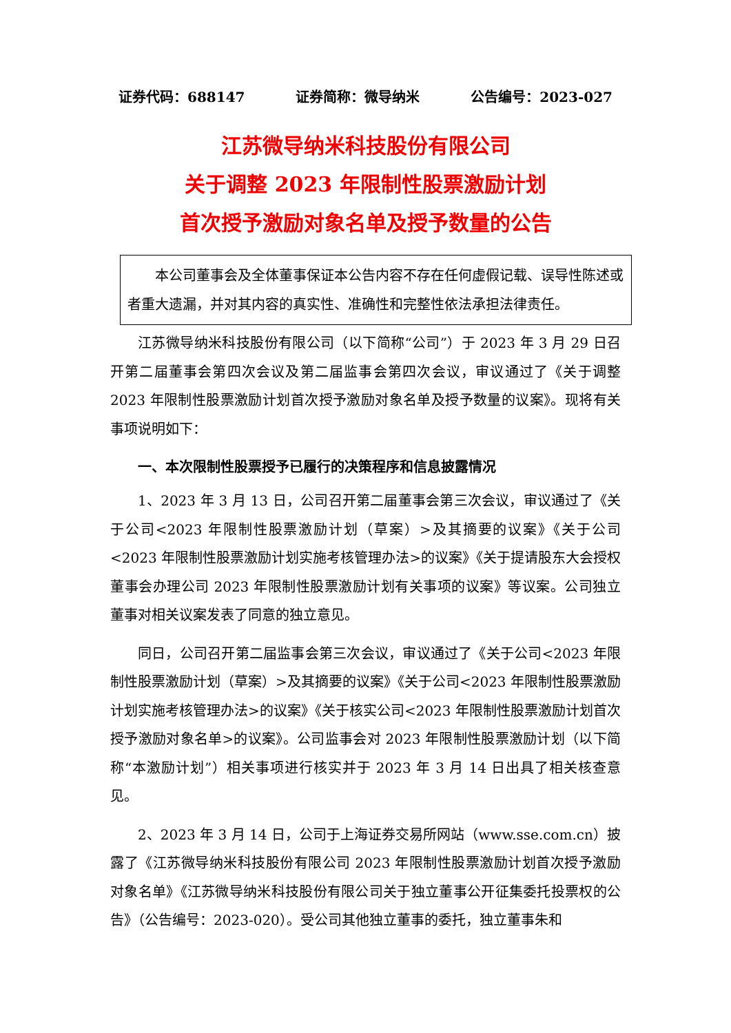证券代码：688147 证券简称：微导纳米 公告编号：2023-027
江苏微导纳米科技股份有限公司
关于调整 2023 年限制性股票激励计划
首次授予激励对象名单及授予数量的公告
本公司董事会及全体董事保证本公告内容不存在任何虚假记载、误导性陈述或者重大遗漏，并对其内容的真实性、准确性和完整性依法承担法律责任。
江苏微导纳米科技股份有限公司（以下简称“公司”）于 2023 年 3 月 29 日召开第二届董事会第四次会议及第二届监事会第四次会议，审议通过了《关于调整 2023 年限制性股票激励计划首次授予激励对象名单及授予数量的议案》。现将有关事项说明如下：
一、本次限制性股票授予已履行的决策程序和信息披露情况
1、2023 年 3 月 13 日，公司召开第二届董事会第三次会议，审议通过了《关于公司<2023 年限制性股票激励计划（草案）>及其摘要的议案》《关于公司<2023 年限制性股票激励计划实施考核管理办法>的议案》《关于提请股东大会授权董事会办理公司 2023 年限制性股票激励计划有关事项的议案》等议案。公司独立董事对相关议案发表了同意的独立意见。
同日，公司召开第二届监事会第三次会议，审议通过了《关于公司<2023 年限制性股票激励计划（草案）>及其摘要的议案》《关于公司<2023 年限制性股票激励计划实施考核管理办法>的议案》《关于核实公司<2023 年限制性股票激励计划首次授予激励对象名单>的议案》。公司监事会对 2023 年限制性股票激励计划（以下简称“本激励计划”）相关事项进行核实并于 2023 年 3 月 14 日出具了相关核查意见。
2、2023 年 3 月 14 日，公司于上海证券交易所网站（www.sse.com.cn）披露了《江苏微导纳米科技股份有限公司 2023 年限制性股票激励计划首次授予激励对象名单》《江苏微导纳米科技股份有限公司关于独立董事公开征集委托投票权的公告》（公告编号：2023-020）。受公司其他独立董事的委托，独立董事朱和